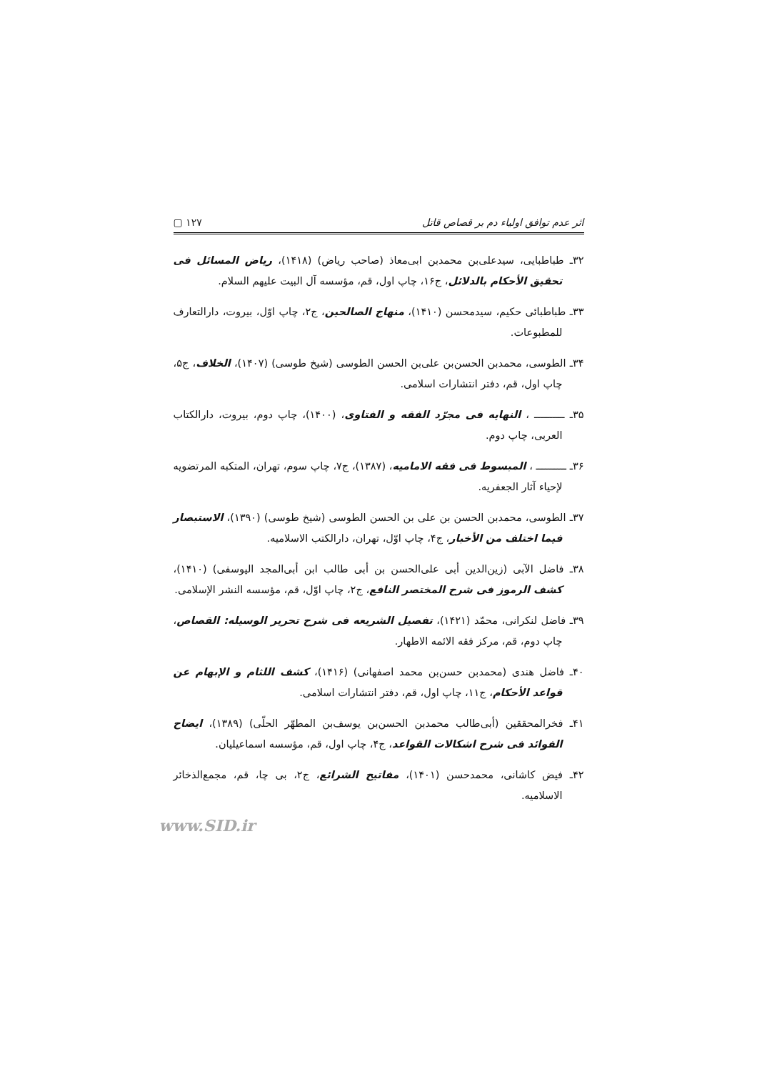اثر عدم توافق اولیاء دم بر قصاص قاتل ١٢٧ ▢
٣٢ـ طباطبایی، سیدعلی‌بن محمدبن ابی‌معاذ (صاحب ریاض) (١۴١٨)، ریاض المسائل فی تحقیق الأحکام بالدلائل، ج١۶، چاپ اول، قم، مؤسسه آل البیت علیهم السلام.
٣٣ـ طباطبائی حکیم، سیدمحسن (١۴١٠)، منهاج الصالحین، ج٢، چاپ اوّل، بیروت، دارالتعارف للمطبوعات.
٣۴ـ الطوسی، محمدبن الحسن‌بن علی‌بن الحسن الطوسی (شیخ طوسی) (١۴٠٧)، الخلاف، ج۵، چاپ اول، قم، دفتر انتشارات اسلامی.
٣۵ـ ــــــــــ ، النهایه فی مجرّد الفقه و الفتاوی، (١۴٠٠)، چاپ دوم، بیروت، دارالکتاب العربی، چاپ دوم.
٣۶ـ ــــــــــ ، المبسوط فی فقه الامامیه، (١٣٨٧)، ج٧، چاپ سوم، تهران، المتکبه المرتضویه لإحیاء آثار الجعفریه.
٣٧ـ الطوسی، محمدبن الحسن بن علی بن الحسن الطوسی (شیخ طوسی) (١٣٩٠)، الاستبصار فیما اختلف من الأخبار، ج۴، چاپ اوّل، تهران، دارالکتب الاسلامیه.
٣٨ـ فاضل الآبی (زین‌الدین أبی علی‌الحسن بن أبی طالب ابن أبی‌المجد الیوسفی) (١۴١٠)، کشف الرموز فی شرح المختصر النافع، ج٢، چاپ اوّل، قم، مؤسسه النشر الإسلامی.
٣٩ـ فاضل لنکرانی، محمّد (١۴٢١)، تفصیل الشریعه فی شرح تحریر الوسیله: القصاص، چاپ دوم، قم، مرکز فقه الائمه الاطهار.
۴٠ـ فاضل هندی (محمدبن حسن‌بن محمد اصفهانی) (١۴١۶)، کشف اللثام و الإبهام عن قواعد الأحکام، ج١١، چاپ اول، قم، دفتر انتشارات اسلامی.
۴١ـ فخرالمحققین (أبی‌طالب محمدبن الحسن‌بن یوسف‌بن المطهّر الحلّی) (١٣٨٩)، ایضاح الفوائد فی شرح اشکالات القواعد، ج۴، چاپ اول، قم، مؤسسه اسماعیلیان.
۴٢ـ فیض کاشانی، محمدحسن (١۴٠١)، مفاتیح الشرائع، ج٢، بی چا، قم، مجمع‌الذخائر الاسلامیه.
www.SID.ir